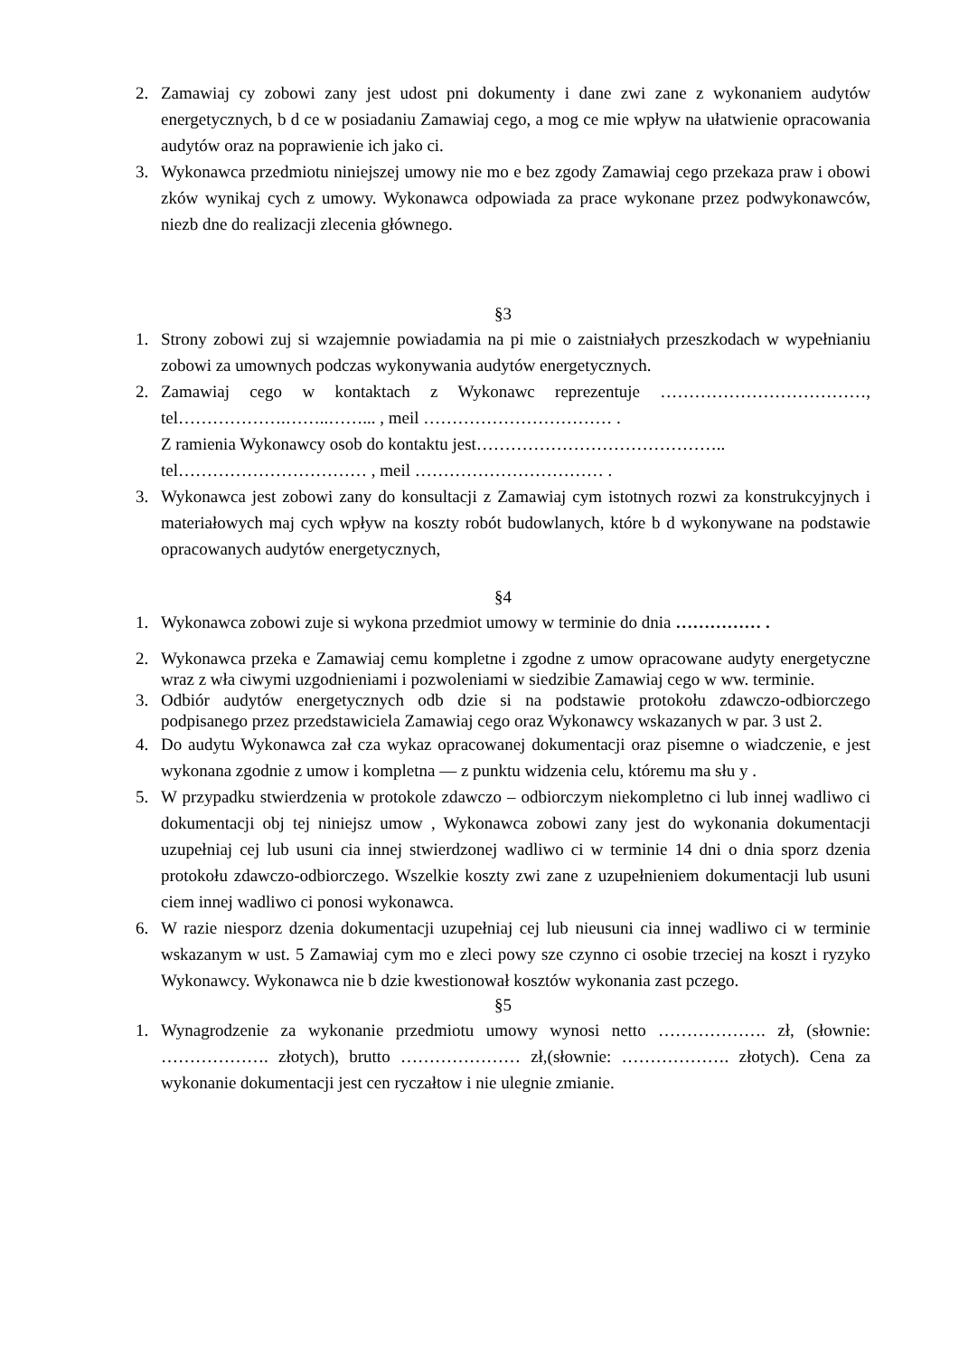2. Zamawiaj cy zobowi zany jest udost pni dokumenty i dane zwi zane z wykonaniem audytów energetycznych, b d ce w posiadaniu Zamawiaj cego, a mog ce mie wpływ na ułatwienie opracowania audytów oraz na poprawienie ich jako ci.
3. Wykonawca przedmiotu niniejszej umowy nie mo e bez zgody Zamawiaj cego przekaza praw i obowi zków wynikaj cych z umowy. Wykonawca odpowiada za prace wykonane przez podwykonawców, niezb dne do realizacji zlecenia głównego.
§3
1. Strony zobowi zuj si wzajemnie powiadamia na pi mie o zaistniałych przeszkodach w wypełnianiu zobowi za umownych podczas wykonywania audytów energetycznych.
2. Zamawiaj cego w kontaktach z Wykonawc reprezentuje ………………………………, tel……………….……..……... , meil …………………………… .
Z ramienia Wykonawcy osob do kontaktu jest……………………………………..
tel…………………………… , meil …………………………… .
3. Wykonawca jest zobowi zany do konsultacji z Zamawiaj cym istotnych rozwi za konstrukcyjnych i materiałowych maj cych wpływ na koszty robót budowlanych, które b d wykonywane na podstawie opracowanych audytów energetycznych,
§4
1. Wykonawca zobowi zuje si wykona przedmiot umowy w terminie do dnia …………… .
2. Wykonawca przeka e Zamawiaj cemu kompletne i zgodne z umow opracowane audyty energetyczne wraz z wła ciwymi uzgodnieniami i pozwoleniami w siedzibie Zamawiaj cego w ww. terminie.
3. Odbiór audytów energetycznych odb dzie si na podstawie protokołu zdawczo-odbiorczego podpisanego przez przedstawiciela Zamawiaj cego oraz Wykonawcy wskazanych w par. 3 ust 2.
4. Do audytu Wykonawca zał cza wykaz opracowanej dokumentacji oraz pisemne o wiadczenie, e jest wykonana zgodnie z umow i kompletna — z punktu widzenia celu, któremu ma słu y .
5. W przypadku stwierdzenia w protokole zdawczo – odbiorczym niekompletno ci lub innej wadliwo ci dokumentacji obj tej niniejsz umow , Wykonawca zobowi zany jest do wykonania dokumentacji uzupełniaj cej lub usuni cia innej stwierdzonej wadliwo ci w terminie 14 dni o dnia sporz dzenia protokołu zdawczo-odbiorczego. Wszelkie koszty zwi zane z uzupełnieniem dokumentacji lub usuni ciem innej wadliwo ci ponosi wykonawca.
6. W razie niesporz dzenia dokumentacji uzupełniaj cej lub nieusuni cia innej wadliwo ci w terminie wskazanym w ust. 5 Zamawiaj cym mo e zleci powy sze czynno ci osobie trzeciej na koszt i ryzyko Wykonawcy. Wykonawca nie b dzie kwestionował kosztów wykonania zast pczego.
§5
1. Wynagrodzenie za wykonanie przedmiotu umowy wynosi netto ………………. zł, (słownie: ………………. złotych), brutto ………………… zł,(słownie: ………………. złotych). Cena za wykonanie dokumentacji jest cen ryczałtow i nie ulegnie zmianie.